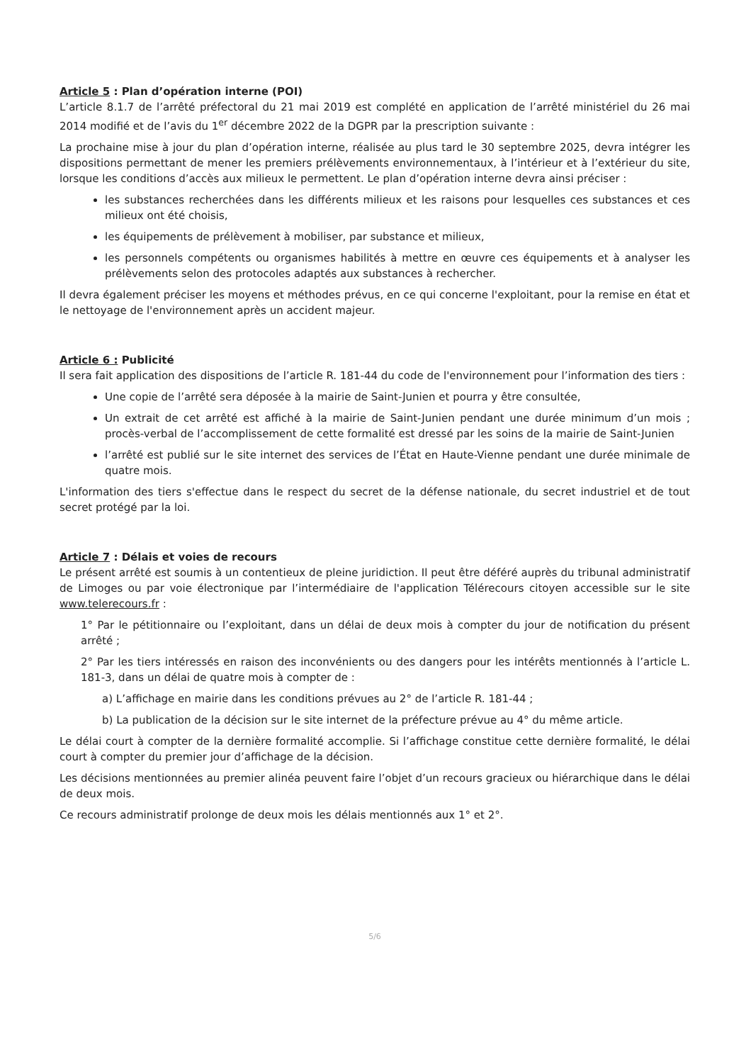Article 5 : Plan d’opération interne (POI)
L’article 8.1.7 de l’arrêté préfectoral du 21 mai 2019 est complété en application de l’arrêté ministériel du 26 mai 2014 modifié et de l’avis du 1<sup>er</sup> décembre 2022 de la DGPR par la prescription suivante :
La prochaine mise à jour du plan d’opération interne, réalisée au plus tard le 30 septembre 2025, devra intégrer les dispositions permettant de mener les premiers prélèvements environnementaux, à l’intérieur et à l’extérieur du site, lorsque les conditions d’accès aux milieux le permettent. Le plan d’opération interne devra ainsi préciser :
les substances recherchées dans les différents milieux et les raisons pour lesquelles ces substances et ces milieux ont été choisis,
les équipements de prélèvement à mobiliser, par substance et milieux,
les personnels compétents ou organismes habilités à mettre en œuvre ces équipements et à analyser les prélèvements selon des protocoles adaptés aux substances à rechercher.
Il devra également préciser les moyens et méthodes prévus, en ce qui concerne l'exploitant, pour la remise en état et le nettoyage de l'environnement après un accident majeur.
Article 6 : Publicité
Il sera fait application des dispositions de l’article R. 181-44 du code de l'environnement pour l’information des tiers :
Une copie de l’arrêté sera déposée à la mairie de Saint-Junien et pourra y être consultée,
Un extrait de cet arrêté est affiché à la mairie de Saint-Junien pendant une durée minimum d’un mois ; procès-verbal de l’accomplissement de cette formalité est dressé par les soins de la mairie de Saint-Junien
l’arrêté est publié sur le site internet des services de l’État en Haute-Vienne pendant une durée minimale de quatre mois.
L'information des tiers s'effectue dans le respect du secret de la défense nationale, du secret industriel et de tout secret protégé par la loi.
Article 7 : Délais et voies de recours
Le présent arrêté est soumis à un contentieux de pleine juridiction. Il peut être déféré auprès du tribunal administratif de Limoges ou par voie électronique par l’intermédiaire de l'application Télérecours citoyen accessible sur le site www.telerecours.fr :
1° Par le pétitionnaire ou l’exploitant, dans un délai de deux mois à compter du jour de notification du présent arrêté ;
2° Par les tiers intéressés en raison des inconvénients ou des dangers pour les intérêts mentionnés à l’article L. 181-3, dans un délai de quatre mois à compter de :
a) L’affichage en mairie dans les conditions prévues au 2° de l’article R. 181-44 ;
b) La publication de la décision sur le site internet de la préfecture prévue au 4° du même article.
Le délai court à compter de la dernière formalité accomplie. Si l’affichage constitue cette dernière formalité, le délai court à compter du premier jour d’affichage de la décision.
Les décisions mentionnées au premier alinéa peuvent faire l’objet d’un recours gracieux ou hiérarchique dans le délai de deux mois.
Ce recours administratif prolonge de deux mois les délais mentionnés aux 1° et 2°.
5/6